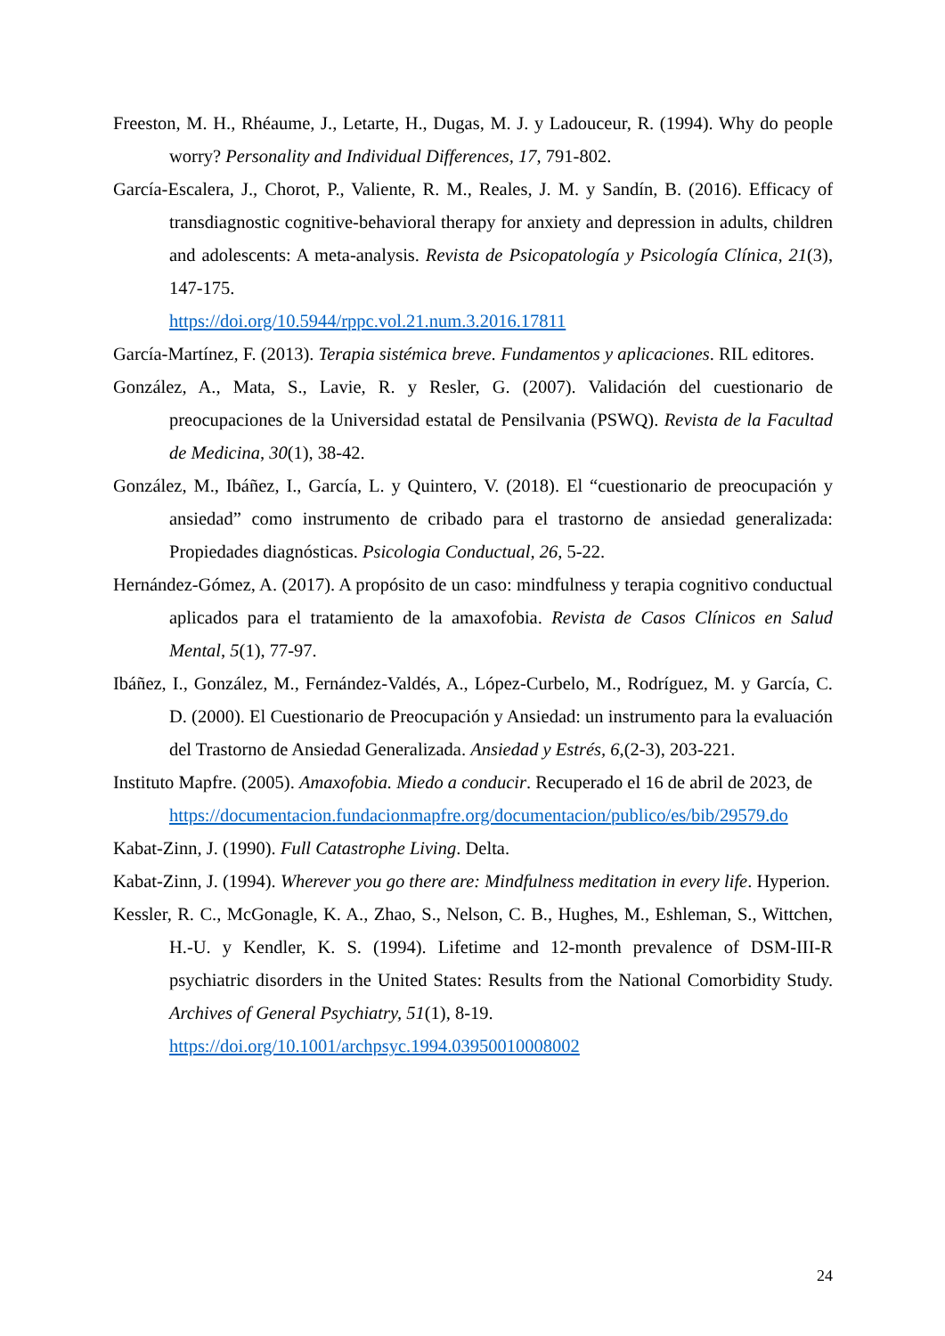Freeston, M. H., Rhéaume, J., Letarte, H., Dugas, M. J. y Ladouceur, R. (1994). Why do people worry? Personality and Individual Differences, 17, 791-802.
García-Escalera, J., Chorot, P., Valiente, R. M., Reales, J. M. y Sandín, B. (2016). Efficacy of transdiagnostic cognitive-behavioral therapy for anxiety and depression in adults, children and adolescents: A meta-analysis. Revista de Psicopatología y Psicología Clínica, 21(3), 147-175.
https://doi.org/10.5944/rppc.vol.21.num.3.2016.17811
García-Martínez, F. (2013). Terapia sistémica breve. Fundamentos y aplicaciones. RIL editores.
González, A., Mata, S., Lavie, R. y Resler, G. (2007). Validación del cuestionario de preocupaciones de la Universidad estatal de Pensilvania (PSWQ). Revista de la Facultad de Medicina, 30(1), 38-42.
González, M., Ibáñez, I., García, L. y Quintero, V. (2018). El “cuestionario de preocupación y ansiedad” como instrumento de cribado para el trastorno de ansiedad generalizada: Propiedades diagnósticas. Psicologia Conductual, 26, 5-22.
Hernández-Gómez, A. (2017). A propósito de un caso: mindfulness y terapia cognitivo conductual aplicados para el tratamiento de la amaxofobia. Revista de Casos Clínicos en Salud Mental, 5(1), 77-97.
Ibáñez, I., González, M., Fernández-Valdés, A., López-Curbelo, M., Rodríguez, M. y García, C. D. (2000). El Cuestionario de Preocupación y Ansiedad: un instrumento para la evaluación del Trastorno de Ansiedad Generalizada. Ansiedad y Estrés, 6,(2-3), 203-221.
Instituto Mapfre. (2005). Amaxofobia. Miedo a conducir. Recuperado el 16 de abril de 2023, de
https://documentacion.fundacionmapfre.org/documentacion/publico/es/bib/29579.do
Kabat-Zinn, J. (1990). Full Catastrophe Living. Delta.
Kabat-Zinn, J. (1994). Wherever you go there are: Mindfulness meditation in every life. Hyperion.
Kessler, R. C., McGonagle, K. A., Zhao, S., Nelson, C. B., Hughes, M., Eshleman, S., Wittchen, H.-U. y Kendler, K. S. (1994). Lifetime and 12-month prevalence of DSM-III-R psychiatric disorders in the United States: Results from the National Comorbidity Study. Archives of General Psychiatry, 51(1), 8-19.
https://doi.org/10.1001/archpsyc.1994.03950010008002
24